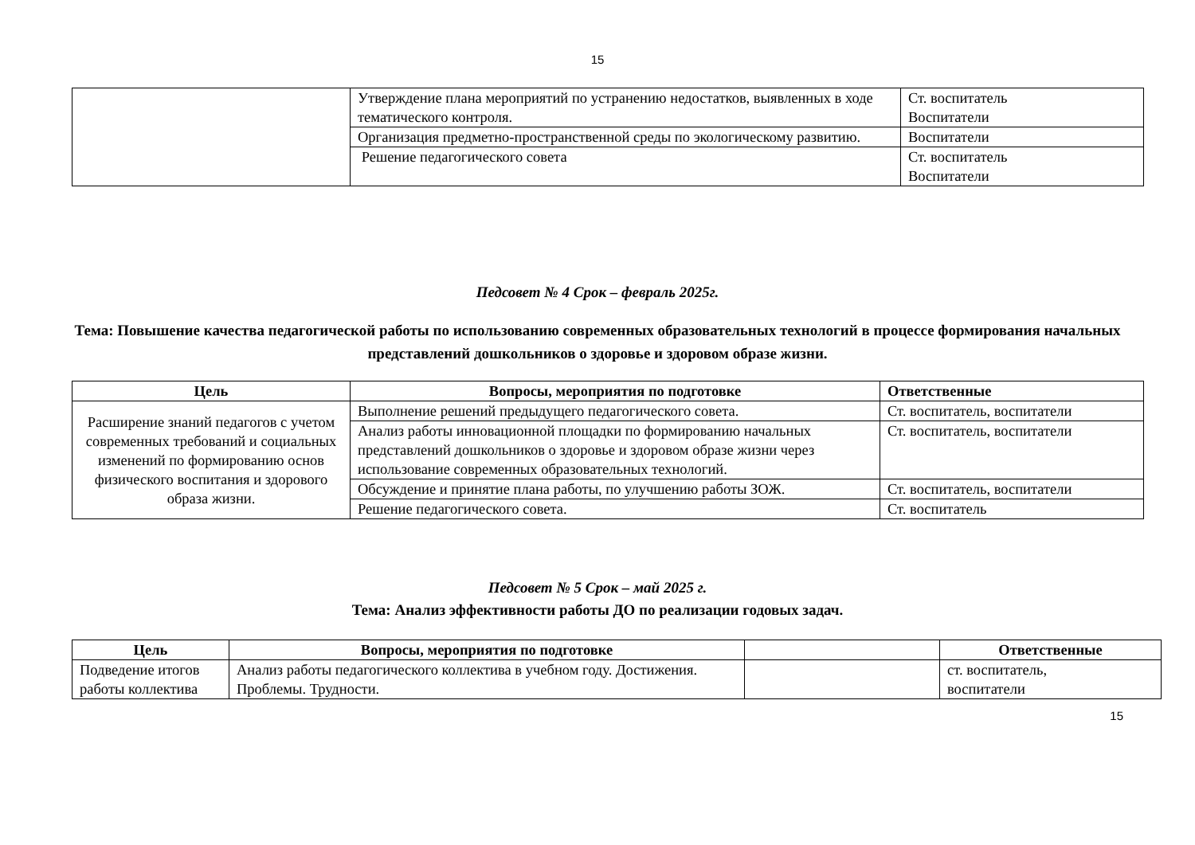15
| | Утверждение плана мероприятий по устранению недостатков, выявленных в ходе тематического контроля. | Ст. воспитатель Воспитатели |
| | Организация предметно-пространственной среды по экологическому развитию. | Воспитатели |
| | Решение педагогического совета | Ст. воспитатель Воспитатели |
Педсовет № 4 Срок – февраль 2025г.
Тема: Повышение качества педагогической работы по использованию современных образовательных технологий в процессе формирования начальных представлений дошкольников о здоровье и здоровом образе жизни.
| Цель | Вопросы, мероприятия по подготовке | Ответственные |
| --- | --- | --- |
| Расширение знаний педагогов с учетом современных требований и социальных изменений по формированию основ физического воспитания и здорового образа жизни. | Выполнение решений предыдущего педагогического совета. | Ст. воспитатель, воспитатели |
| | Анализ работы инновационной площадки по формированию начальных представлений дошкольников о здоровье и здоровом образе жизни через использование современных образовательных технологий. | Ст. воспитатель, воспитатели |
| | Обсуждение и принятие плана работы, по улучшению работы ЗОЖ. | Ст. воспитатель, воспитатели |
| | Решение педагогического совета. | Ст. воспитатель |
Педсовет № 5 Срок – май 2025 г.
Тема: Анализ эффективности работы ДО по реализации годовых задач.
| Цель | Вопросы, мероприятия по подготовке | | Ответственные |
| --- | --- | --- | --- |
| Подведение итогов работы коллектива | Анализ работы педагогического коллектива в учебном году. Достижения. Проблемы. Трудности. | | ст. воспитатель, воспитатели |
15